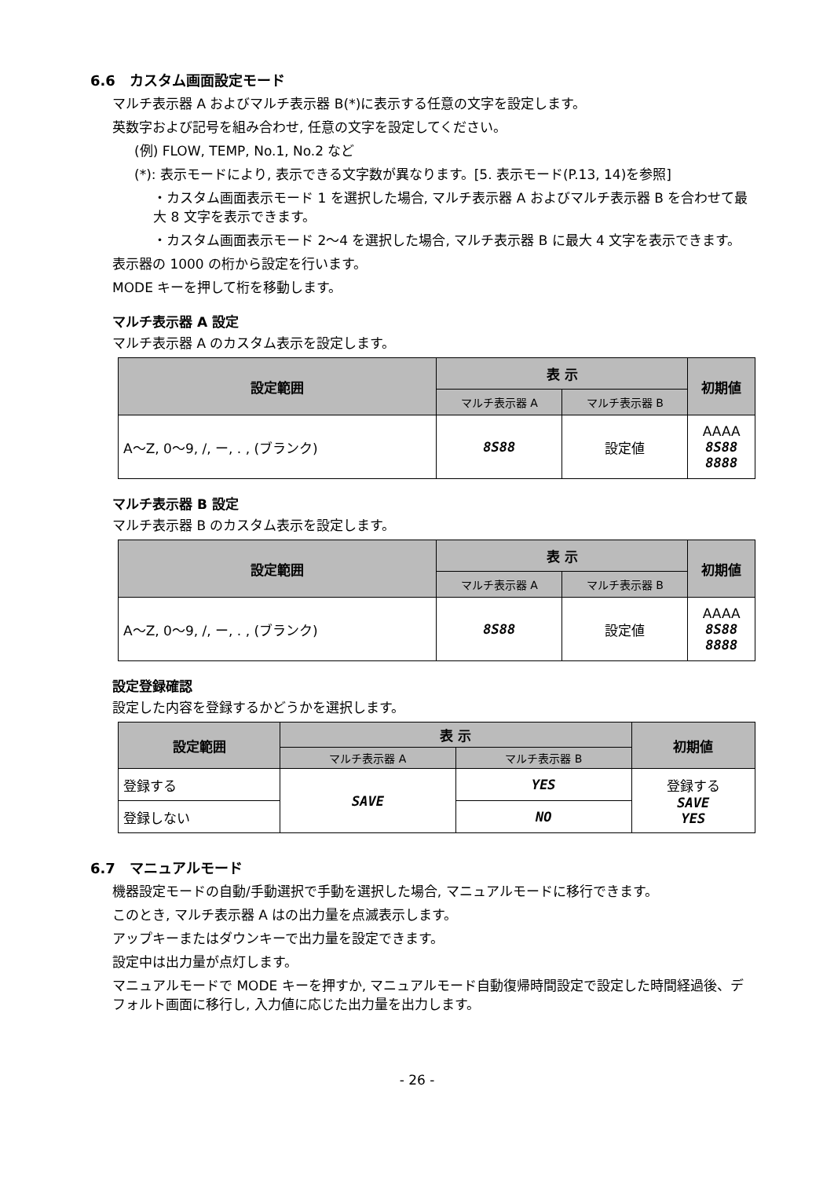6.6　カスタム画面設定モード
マルチ表示器 A およびマルチ表示器 B(*)に表示する任意の文字を設定します。
英数字および記号を組み合わせ, 任意の文字を設定してください。
(例) FLOW, TEMP, No.1, No.2 など
(*): 表示モードにより, 表示できる文字数が異なります。[5. 表示モード(P.13, 14)を参照]
・カスタム画面表示モード 1 を選択した場合, マルチ表示器 A およびマルチ表示器 B を合わせて最大 8 文字を表示できます。
・カスタム画面表示モード 2～4 を選択した場合, マルチ表示器 B に最大 4 文字を表示できます。
表示器の 1000 の桁から設定を行います。
MODE キーを押して桁を移動します。
マルチ表示器 A 設定
マルチ表示器 A のカスタム表示を設定します。
| 設定範囲 | 表 示 | | 初期値 |
| --- | --- | --- | --- |
| | マルチ表示器 A | マルチ表示器 B | |
| A～Z, 0～9, /, ー, . , (ブランク) | 8S88 | 設定値 | AAAA 8S88 8888 |
マルチ表示器 B 設定
マルチ表示器 B のカスタム表示を設定します。
| 設定範囲 | 表 示 | | 初期値 |
| --- | --- | --- | --- |
| | マルチ表示器 A | マルチ表示器 B | |
| A～Z, 0～9, /, ー, . , (ブランク) | 8S88 | 設定値 | AAAA 8S88 8888 |
設定登録確認
設定した内容を登録するかどうかを選択します。
| 設定範囲 | 表 示 | | 初期値 |
| --- | --- | --- | --- |
| | マルチ表示器 A | マルチ表示器 B | |
| 登録する | SAVE | YES | 登録する SAVE YES |
| 登録しない | | NO | |
6.7　マニュアルモード
機器設定モードの自動/手動選択で手動を選択した場合, マニュアルモードに移行できます。
このとき, マルチ表示器 A はの出力量を点滅表示します。
アップキーまたはダウンキーで出力量を設定できます。
設定中は出力量が点灯します。
マニュアルモードで MODE キーを押すか, マニュアルモード自動復帰時間設定で設定した時間経過後、デフォルト画面に移行し, 入力値に応じた出力量を出力します。
- 26 -